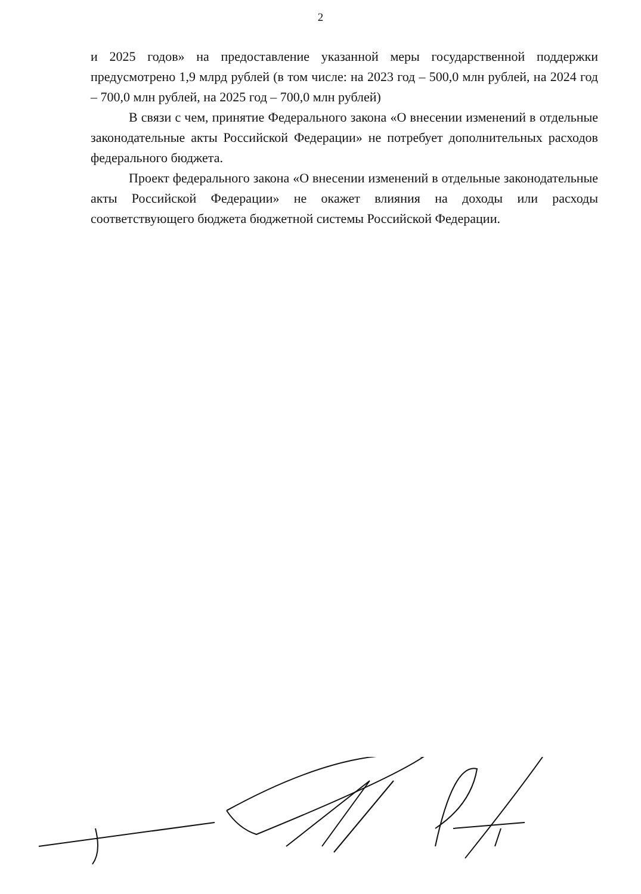2
и 2025 годов» на предоставление указанной меры государственной поддержки предусмотрено 1,9 млрд рублей (в том числе: на 2023 год – 500,0 млн рублей, на 2024 год – 700,0 млн рублей, на 2025 год – 700,0 млн рублей)
В связи с чем, принятие Федерального закона «О внесении изменений в отдельные законодательные акты Российской Федерации» не потребует дополнительных расходов федерального бюджета.
Проект федерального закона «О внесении изменений в отдельные законодательные акты Российской Федерации» не окажет влияния на доходы или расходы соответствующего бюджета бюджетной системы Российской Федерации.